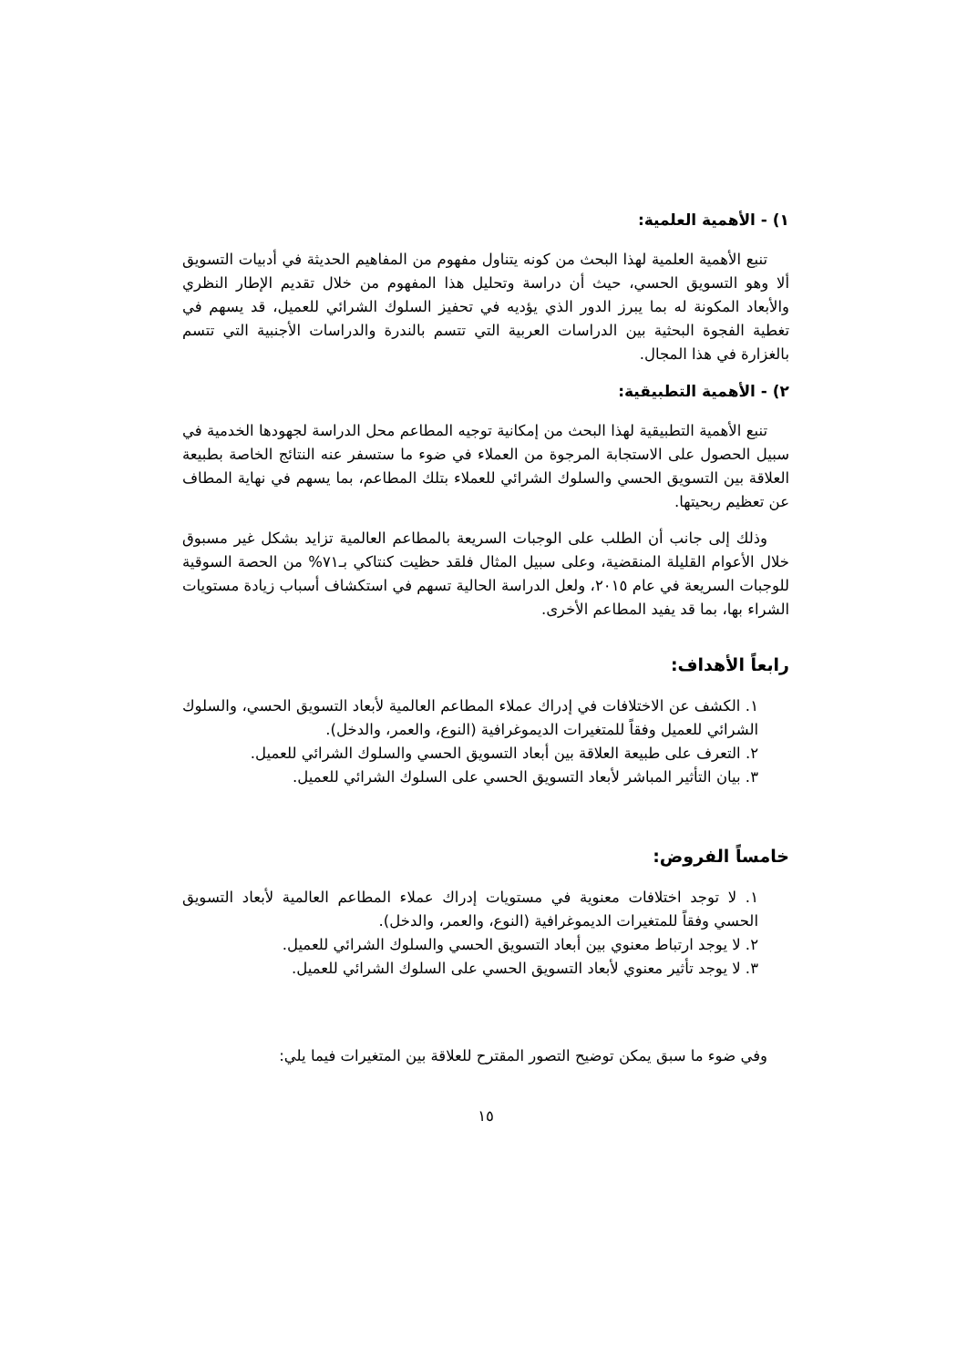١) - الأهمية العلمية:
تنبع الأهمية العلمية لهذا البحث من كونه يتناول مفهوم من المفاهيم الحديثة في أدبيات التسويق ألا وهو التسويق الحسي، حيث أن دراسة وتحليل هذا المفهوم من خلال تقديم الإطار النظري والأبعاد المكونة له بما يبرز الدور الذي يؤديه في تحفيز السلوك الشرائي للعميل، قد يسهم في تغطية الفجوة البحثية بين الدراسات العربية التي تتسم بالندرة والدراسات الأجنبية التي تتسم بالغزارة في هذا المجال.
٢) - الأهمية التطبيقية:
تنبع الأهمية التطبيقية لهذا البحث من إمكانية توجيه المطاعم محل الدراسة لجهودها الخدمية في سبيل الحصول على الاستجابة المرجوة من العملاء في ضوء ما ستسفر عنه النتائج الخاصة بطبيعة العلاقة بين التسويق الحسي والسلوك الشرائي للعملاء بتلك المطاعم، بما يسهم في نهاية المطاف عن تعظيم ربحيتها.
وذلك إلى جانب أن الطلب على الوجبات السريعة بالمطاعم العالمية تزايد بشكل غير مسبوق خلال الأعوام القليلة المنقضية، وعلى سبيل المثال فلقد حظيت كنتاكي بـ٧١% من الحصة السوقية للوجبات السريعة في عام ٢٠١٥، ولعل الدراسة الحالية تسهم في استكشاف أسباب زيادة مستويات الشراء بها، بما قد يفيد المطاعم الأخرى.
رابعاً الأهداف:
١. الكشف عن الاختلافات في إدراك عملاء المطاعم العالمية لأبعاد التسويق الحسي، والسلوك الشرائي للعميل وفقاً للمتغيرات الديموغرافية (النوع، والعمر، والدخل).
٢. التعرف على طبيعة العلاقة بين أبعاد التسويق الحسي والسلوك الشرائي للعميل.
٣. بيان التأثير المباشر لأبعاد التسويق الحسي على السلوك الشرائي للعميل.
خامساً الفروض:
١. لا توجد اختلافات معنوية في مستويات إدراك عملاء المطاعم العالمية لأبعاد التسويق الحسي وفقاً للمتغيرات الديموغرافية (النوع، والعمر، والدخل).
٢. لا يوجد ارتباط معنوي بين أبعاد التسويق الحسي والسلوك الشرائي للعميل.
٣. لا يوجد تأثير معنوي لأبعاد التسويق الحسي على السلوك الشرائي للعميل.
وفي ضوء ما سبق يمكن توضيح التصور المقترح للعلاقة بين المتغيرات فيما يلي:
١٥